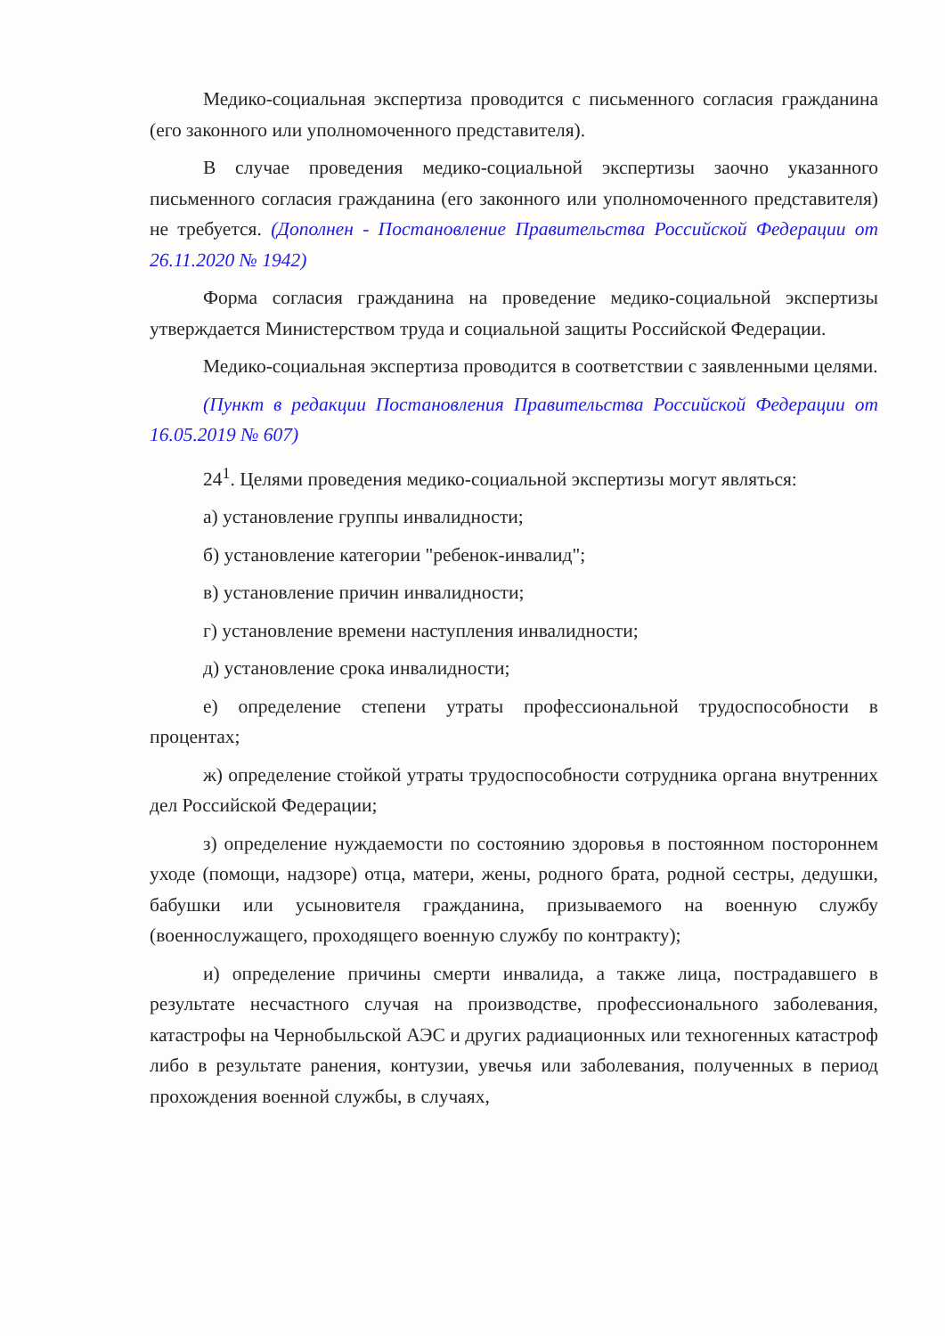Медико-социальная экспертиза проводится с письменного согласия гражданина (его законного или уполномоченного представителя).
В случае проведения медико-социальной экспертизы заочно указанного письменного согласия гражданина (его законного или уполномоченного представителя) не требуется. (Дополнен - Постановление Правительства Российской Федерации от 26.11.2020 № 1942)
Форма согласия гражданина на проведение медико-социальной экспертизы утверждается Министерством труда и социальной защиты Российской Федерации.
Медико-социальная экспертиза проводится в соответствии с заявленными целями.
(Пункт в редакции Постановления Правительства Российской Федерации от 16.05.2019 № 607)
24<sup>1</sup>. Целями проведения медико-социальной экспертизы могут являться:
а) установление группы инвалидности;
б) установление категории "ребенок-инвалид";
в) установление причин инвалидности;
г) установление времени наступления инвалидности;
д) установление срока инвалидности;
е) определение степени утраты профессиональной трудоспособности в процентах;
ж) определение стойкой утраты трудоспособности сотрудника органа внутренних дел Российской Федерации;
з) определение нуждаемости по состоянию здоровья в постоянном постороннем уходе (помощи, надзоре) отца, матери, жены, родного брата, родной сестры, дедушки, бабушки или усыновителя гражданина, призываемого на военную службу (военнослужащего, проходящего военную службу по контракту);
и) определение причины смерти инвалида, а также лица, пострадавшего в результате несчастного случая на производстве, профессионального заболевания, катастрофы на Чернобыльской АЭС и других радиационных или техногенных катастроф либо в результате ранения, контузии, увечья или заболевания, полученных в период прохождения военной службы, в случаях,